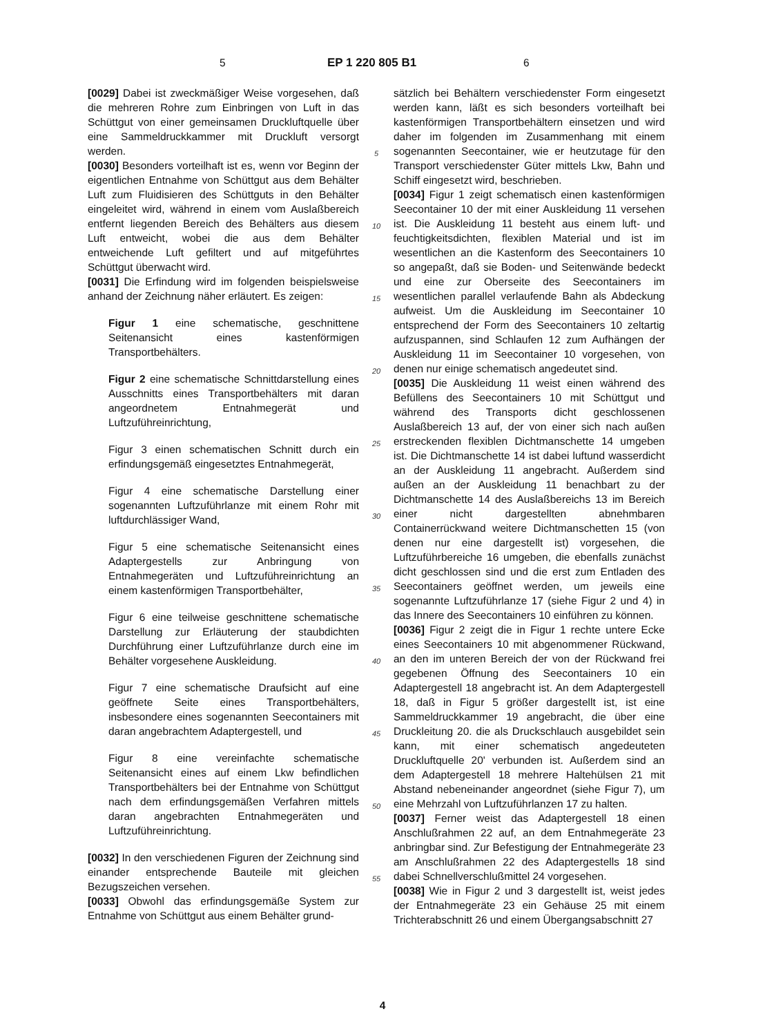5 EP 1 220 805 B1 6
[0029] Dabei ist zweckmäßiger Weise vorgesehen, daß die mehreren Rohre zum Einbringen von Luft in das Schüttgut von einer gemeinsamen Druckluftquelle über eine Sammeldruckkammer mit Druckluft versorgt werden.
[0030] Besonders vorteilhaft ist es, wenn vor Beginn der eigentlichen Entnahme von Schüttgut aus dem Behälter Luft zum Fluidisieren des Schüttguts in den Behälter eingeleitet wird, während in einem vom Auslaßbereich entfernt liegenden Bereich des Behälters aus diesem Luft entweicht, wobei die aus dem Behälter entweichende Luft gefiltert und auf mitgeführtes Schüttgut überwacht wird.
[0031] Die Erfindung wird im folgenden beispielsweise anhand der Zeichnung näher erläutert. Es zeigen:
Figur 1 eine schematische, geschnittene Seitenansicht eines kastenförmigen Transportbehälters.
Figur 2 eine schematische Schnittdarstellung eines Ausschnitts eines Transportbehälters mit daran angeordnetem Entnahmegerät und Luftzuführeinrichtung,
Figur 3 einen schematischen Schnitt durch ein erfindungsgemäß eingesetztes Entnahmegerät,
Figur 4 eine schematische Darstellung einer sogenannten Luftzuführlanze mit einem Rohr mit luftdurchlässiger Wand,
Figur 5 eine schematische Seitenansicht eines Adaptergestells zur Anbringung von Entnahmegeräten und Luftzuführeinrichtung an einem kastenförmigen Transportbehälter,
Figur 6 eine teilweise geschnittene schematische Darstellung zur Erläuterung der staubdichten Durchführung einer Luftzuführlanze durch eine im Behälter vorgesehene Auskleidung.
Figur 7 eine schematische Draufsicht auf eine geöffnete Seite eines Transportbehälters, insbesondere eines sogenannten Seecontainers mit daran angebrachtem Adaptergestell, und
Figur 8 eine vereinfachte schematische Seitenansicht eines auf einem Lkw befindlichen Transportbehälters bei der Entnahme von Schüttgut nach dem erfindungsgemäßen Verfahren mittels daran angebrachten Entnahmegeräten und Luftzuführeinrichtung.
[0032] In den verschiedenen Figuren der Zeichnung sind einander entsprechende Bauteile mit gleichen Bezugszeichen versehen.
[0033] Obwohl das erfindungsgemäße System zur Entnahme von Schüttgut aus einem Behälter grund-
5
10
15
20
25
30
35
40
45
50
55
sätzlich bei Behältern verschiedenster Form eingesetzt werden kann, läßt es sich besonders vorteilhaft bei kastenförmigen Transportbehältern einsetzen und wird daher im folgenden im Zusammenhang mit einem sogenannten Seecontainer, wie er heutzutage für den Transport verschiedenster Güter mittels Lkw, Bahn und Schiff eingesetzt wird, beschrieben.
[0034] Figur 1 zeigt schematisch einen kastenförmigen Seecontainer 10 der mit einer Auskleidung 11 versehen ist. Die Auskleidung 11 besteht aus einem luft- und feuchtigkeitsdichten, flexiblen Material und ist im wesentlichen an die Kastenform des Seecontainers 10 so angepaßt, daß sie Boden- und Seitenwände bedeckt und eine zur Oberseite des Seecontainers im wesentlichen parallel verlaufende Bahn als Abdeckung aufweist. Um die Auskleidung im Seecontainer 10 entsprechend der Form des Seecontainers 10 zeltartig aufzuspannen, sind Schlaufen 12 zum Aufhängen der Auskleidung 11 im Seecontainer 10 vorgesehen, von denen nur einige schematisch angedeutet sind.
[0035] Die Auskleidung 11 weist einen während des Befüllens des Seecontainers 10 mit Schüttgut und während des Transports dicht geschlossenen Auslaßbereich 13 auf, der von einer sich nach außen erstreckenden flexiblen Dichtmanschette 14 umgeben ist. Die Dichtmanschette 14 ist dabei luftund wasserdicht an der Auskleidung 11 angebracht. Außerdem sind außen an der Auskleidung 11 benachbart zu der Dichtmanschette 14 des Auslaßbereichs 13 im Bereich einer nicht dargestellten abnehmbaren Containerrückwand weitere Dichtmanschetten 15 (von denen nur eine dargestellt ist) vorgesehen, die Luftzuführbereiche 16 umgeben, die ebenfalls zunächst dicht geschlossen sind und die erst zum Entladen des Seecontainers geöffnet werden, um jeweils eine sogenannte Luftzuführlanze 17 (siehe Figur 2 und 4) in das Innere des Seecontainers 10 einführen zu können.
[0036] Figur 2 zeigt die in Figur 1 rechte untere Ecke eines Seecontainers 10 mit abgenommener Rückwand, an den im unteren Bereich der von der Rückwand frei gegebenen Öffnung des Seecontainers 10 ein Adaptergestell 18 angebracht ist. An dem Adaptergestell 18, daß in Figur 5 größer dargestellt ist, ist eine Sammeldruckkammer 19 angebracht, die über eine Druckleitung 20. die als Druckschlauch ausgebildet sein kann, mit einer schematisch angedeuteten Druckluftquelle 20' verbunden ist. Außerdem sind an dem Adaptergestell 18 mehrere Haltehülsen 21 mit Abstand nebeneinander angeordnet (siehe Figur 7), um eine Mehrzahl von Luftzuführlanzen 17 zu halten.
[0037] Ferner weist das Adaptergestell 18 einen Anschlußrahmen 22 auf, an dem Entnahmegeräte 23 anbringbar sind. Zur Befestigung der Entnahmegeräte 23 am Anschlußrahmen 22 des Adaptergestells 18 sind dabei Schnellverschlußmittel 24 vorgesehen.
[0038] Wie in Figur 2 und 3 dargestellt ist, weist jedes der Entnahmegeräte 23 ein Gehäuse 25 mit einem Trichterabschnitt 26 und einem Übergangsabschnitt 27
4